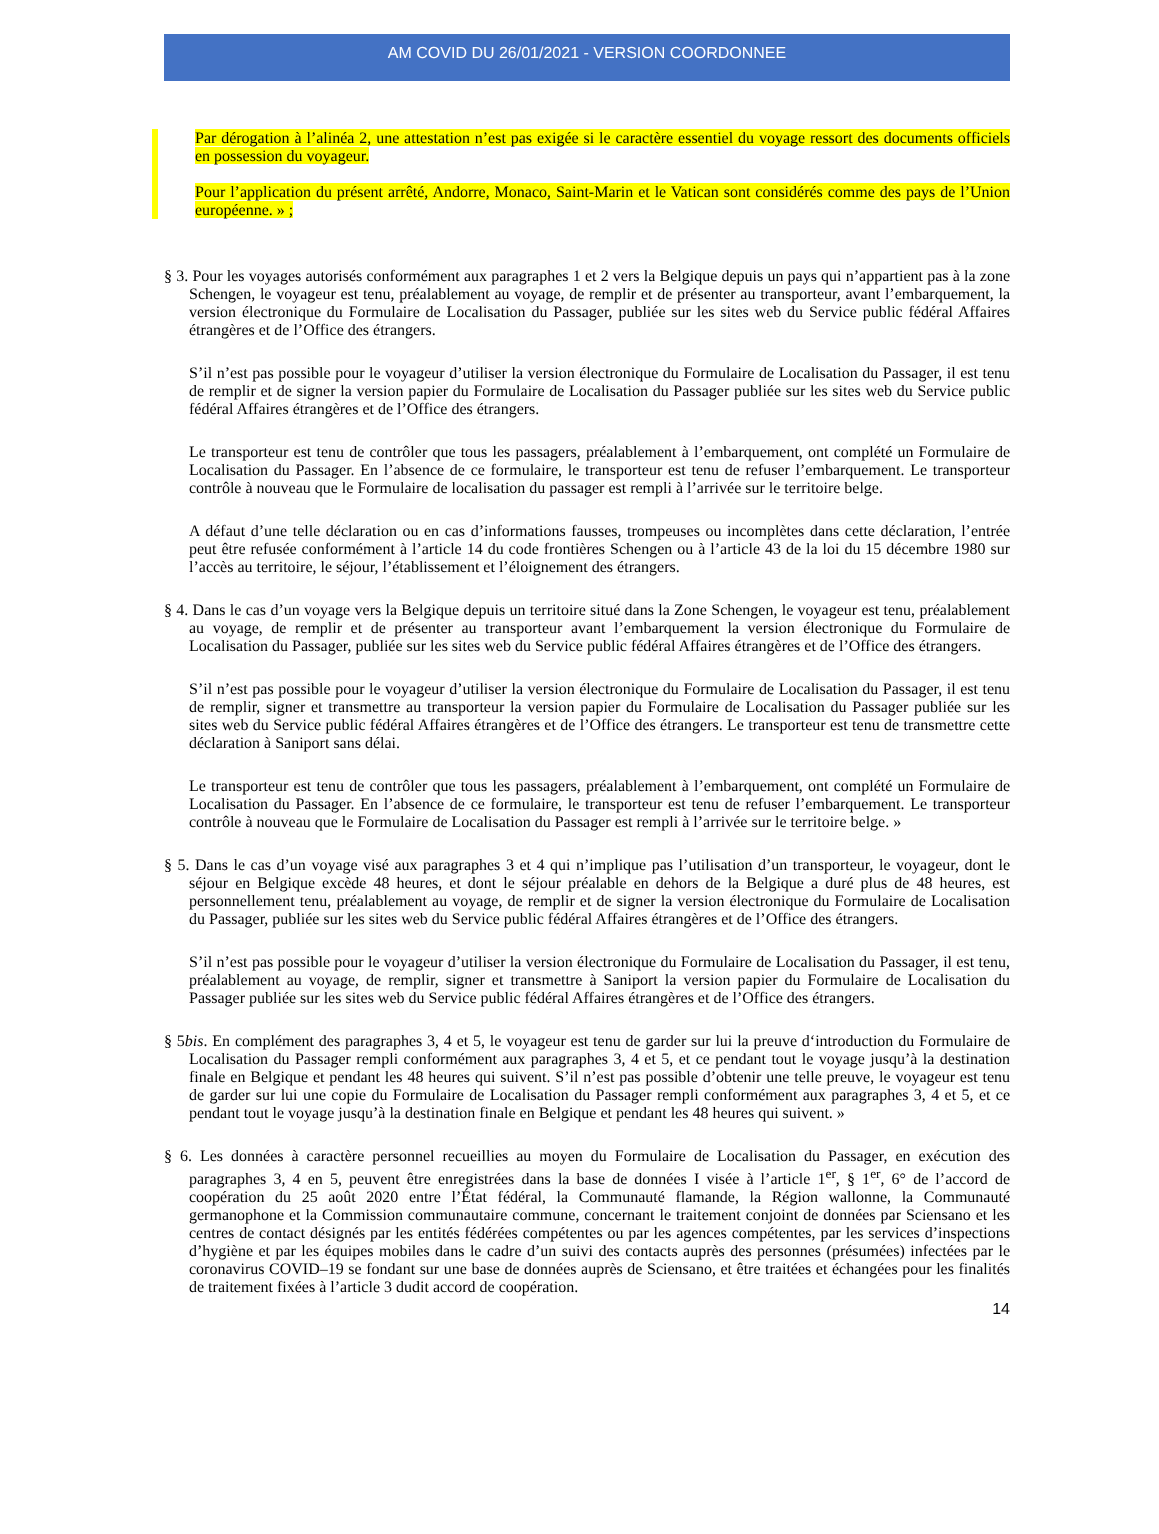AM COVID DU 26/01/2021 - VERSION COORDONNEE
Par dérogation à l’alinéa 2, une attestation n’est pas exigée si le caractère essentiel du voyage ressort des documents officiels en possession du voyageur.
Pour l’application du présent arrêté, Andorre, Monaco, Saint-Marin et le Vatican sont considérés comme des pays de l’Union européenne. » ;
§ 3. Pour les voyages autorisés conformément aux paragraphes 1 et 2 vers la Belgique depuis un pays qui n’appartient pas à la zone Schengen, le voyageur est tenu, préalablement au voyage, de remplir et de présenter au transporteur, avant l’embarquement, la version électronique du Formulaire de Localisation du Passager, publiée sur les sites web du Service public fédéral Affaires étrangères et de l’Office des étrangers.
S’il n’est pas possible pour le voyageur d’utiliser la version électronique du Formulaire de Localisation du Passager, il est tenu de remplir et de signer la version papier du Formulaire de Localisation du Passager publiée sur les sites web du Service public fédéral Affaires étrangères et de l’Office des étrangers.
Le transporteur est tenu de contrôler que tous les passagers, préalablement à l’embarquement, ont complété un Formulaire de Localisation du Passager. En l’absence de ce formulaire, le transporteur est tenu de refuser l’embarquement. Le transporteur contrôle à nouveau que le Formulaire de localisation du passager est rempli à l’arrivée sur le territoire belge.
A défaut d’une telle déclaration ou en cas d’informations fausses, trompeuses ou incomplètes dans cette déclaration, l’entrée peut être refusée conformément à l’article 14 du code frontières Schengen ou à l’article 43 de la loi du 15 décembre 1980 sur l’accès au territoire, le séjour, l’établissement et l’éloignement des étrangers.
§ 4. Dans le cas d’un voyage vers la Belgique depuis un territoire situé dans la Zone Schengen, le voyageur est tenu, préalablement au voyage, de remplir et de présenter au transporteur avant l’embarquement la version électronique du Formulaire de Localisation du Passager, publiée sur les sites web du Service public fédéral Affaires étrangères et de l’Office des étrangers.
S’il n’est pas possible pour le voyageur d’utiliser la version électronique du Formulaire de Localisation du Passager, il est tenu de remplir, signer et transmettre au transporteur la version papier du Formulaire de Localisation du Passager publiée sur les sites web du Service public fédéral Affaires étrangères et de l’Office des étrangers. Le transporteur est tenu de transmettre cette déclaration à Saniport sans délai.
Le transporteur est tenu de contrôler que tous les passagers, préalablement à l’embarquement, ont complété un Formulaire de Localisation du Passager. En l’absence de ce formulaire, le transporteur est tenu de refuser l’embarquement. Le transporteur contrôle à nouveau que le Formulaire de Localisation du Passager est rempli à l’arrivée sur le territoire belge. »
§ 5. Dans le cas d’un voyage visé aux paragraphes 3 et 4 qui n’implique pas l’utilisation d’un transporteur, le voyageur, dont le séjour en Belgique excède 48 heures, et dont le séjour préalable en dehors de la Belgique a duré plus de 48 heures, est personnellement tenu, préalablement au voyage, de remplir et de signer la version électronique du Formulaire de Localisation du Passager, publiée sur les sites web du Service public fédéral Affaires étrangères et de l’Office des étrangers.
S’il n’est pas possible pour le voyageur d’utiliser la version électronique du Formulaire de Localisation du Passager, il est tenu, préalablement au voyage, de remplir, signer et transmettre à Saniport la version papier du Formulaire de Localisation du Passager publiée sur les sites web du Service public fédéral Affaires étrangères et de l’Office des étrangers.
§ 5bis. En complément des paragraphes 3, 4 et 5, le voyageur est tenu de garder sur lui la preuve d‘introduction du Formulaire de Localisation du Passager rempli conformément aux paragraphes 3, 4 et 5, et ce pendant tout le voyage jusqu’à la destination finale en Belgique et pendant les 48 heures qui suivent. S’il n’est pas possible d’obtenir une telle preuve, le voyageur est tenu de garder sur lui une copie du Formulaire de Localisation du Passager rempli conformément aux paragraphes 3, 4 et 5, et ce pendant tout le voyage jusqu’à la destination finale en Belgique et pendant les 48 heures qui suivent. »
§ 6. Les données à caractère personnel recueillies au moyen du Formulaire de Localisation du Passager, en exécution des paragraphes 3, 4 en 5, peuvent être enregistrées dans la base de données I visée à l’article 1<sup>er</sup>, § 1<sup>er</sup>, 6° de l’accord de coopération du 25 août 2020 entre l’État fédéral, la Communauté flamande, la Région wallonne, la Communauté germanophone et la Commission communautaire commune, concernant le traitement conjoint de données par Sciensano et les centres de contact désignés par les entités fédérées compétentes ou par les agences compétentes, par les services d’inspections d’hygiène et par les équipes mobiles dans le cadre d’un suivi des contacts auprès des personnes (présumées) infectées par le coronavirus COVID–19 se fondant sur une base de données auprès de Sciensano, et être traitées et échangées pour les finalités de traitement fixées à l’article 3 dudit accord de coopération.
14